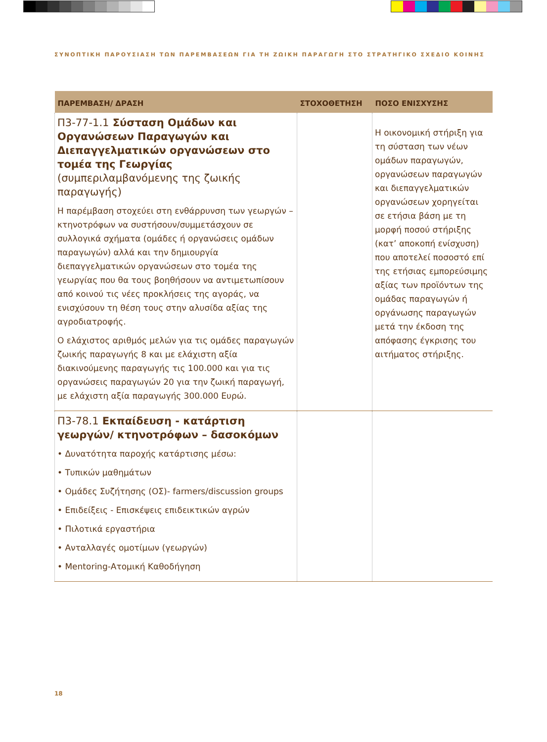ΣΥΝΟΠΤΙΚΗ ΠΑΡΟΥΣΙΑΣΗ ΤΩΝ ΠΑΡΕΜΒΑΣΕΩΝ ΓΙΑ ΤΗ ΖΩΙΚΗ ΠΑΡΑΓΩΓΗ ΣΤΟ ΣΤΡΑΤΗΓΙΚΟ ΣΧΕΔΙΟ ΚΟΙΝΗΣ
| ΠΑΡΕΜΒΑΣΗ/ ΔΡΑΣΗ | ΣΤΟΧΟΘΕΤΗΣΗ | ΠΟΣΟ ΕΝΙΣΧΥΣΗΣ |
| --- | --- | --- |
| Π3-77-1.1 Σύσταση Ομάδων και Οργανώσεων Παραγωγών και Διεπαγγελματικών οργανώσεων στο τομέα της Γεωργίας (συμπεριλαμβανόμενης της ζωικής παραγωγής) Η παρέμβαση στοχεύει στη ενθάρρυνση των γεωργών – κτηνοτρόφων να συστήσουν/συμμετάσχουν σε συλλογικά σχήματα (ομάδες ή οργανώσεις ομάδων παραγωγών) αλλά και την δημιουργία διεπαγγελματικών οργανώσεων στο τομέα της γεωργίας που θα τους βοηθήσουν να αντιμετωπίσουν από κοινού τις νέες προκλήσεις της αγοράς, να ενισχύσουν τη θέση τους στην αλυσίδα αξίας της αγροδιατροφής. Ο ελάχιστος αριθμός μελών για τις ομάδες παραγωγών ζωικής παραγωγής 8 και με ελάχιστη αξία διακινούμενης παραγωγής τις 100.000 και για τις οργανώσεις παραγωγών 20 για την ζωική παραγωγή, με ελάχιστη αξία παραγωγής 300.000 Ευρώ. | | Η οικονομική στήριξη για τη σύσταση των νέων ομάδων παραγωγών, οργανώσεων παραγωγών και διεπαγγελματικών οργανώσεων χορηγείται σε ετήσια βάση με τη μορφή ποσού στήριξης (κατ’ αποκοπή ενίσχυση) που αποτελεί ποσοστό επί της ετήσιας εμπορεύσιμης αξίας των προϊόντων της ομάδας παραγωγών ή οργάνωσης παραγωγών μετά την έκδοση της απόφασης έγκρισης του αιτήματος στήριξης. |
| Π3-78.1 Εκπαίδευση - κατάρτιση γεωργών/ κτηνοτρόφων – δασοκόμων • Δυνατότητα παροχής κατάρτισης μέσω: • Τυπικών μαθημάτων • Ομάδες Συζήτησης (ΟΣ)- farmers/discussion groups • Επιδείξεις - Επισκέψεις επιδεικτικών αγρών • Πιλοτικά εργαστήρια • Ανταλλαγές ομοτίμων (γεωργών) • Mentoring-Ατομική Καθοδήγηση | | |
18